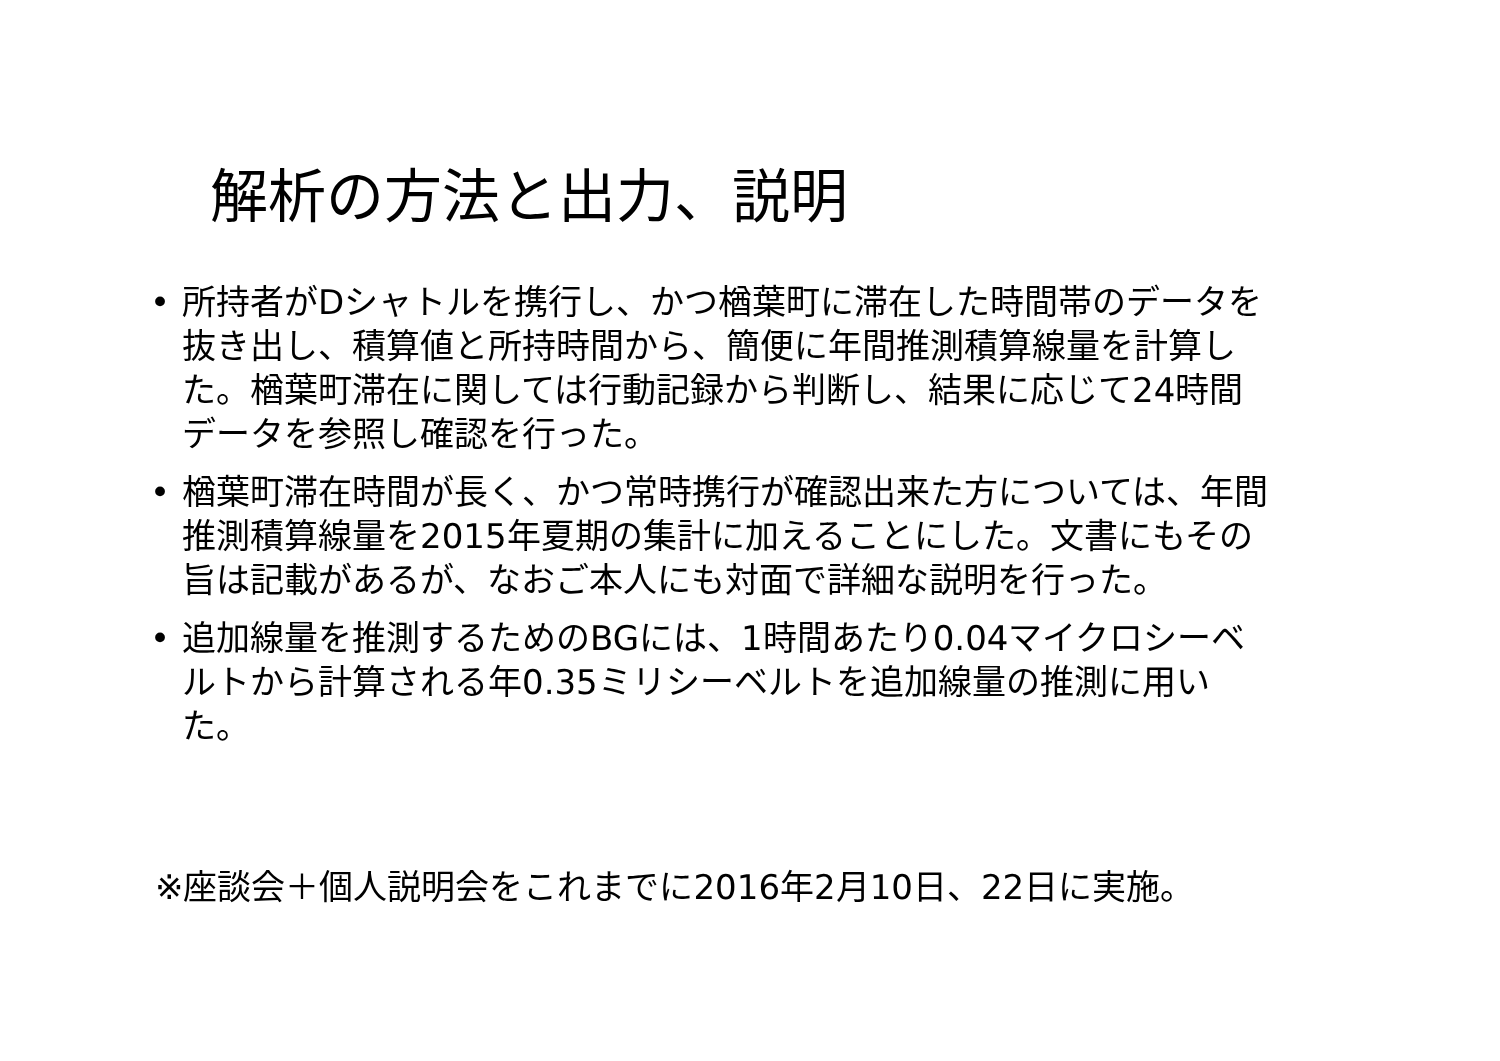解析の方法と出力、説明
• 所持者がDシャトルを携行し、かつ楢葉町に滞在した時間帯のデータを抜き出し、積算値と所持時間から、簡便に年間推測積算線量を計算した。楢葉町滞在に関しては行動記録から判断し、結果に応じて24時間データを参照し確認を行った。
• 楢葉町滞在時間が長く、かつ常時携行が確認出来た方については、年間推測積算線量を2015年夏期の集計に加えることにした。文書にもその旨は記載があるが、なおご本人にも対面で詳細な説明を行った。
• 追加線量を推測するためのBGには、1時間あたり0.04マイクロシーベルトから計算される年0.35ミリシーベルトを追加線量の推測に用いた。
※座談会＋個人説明会をこれまでに2016年2月10日、22日に実施。